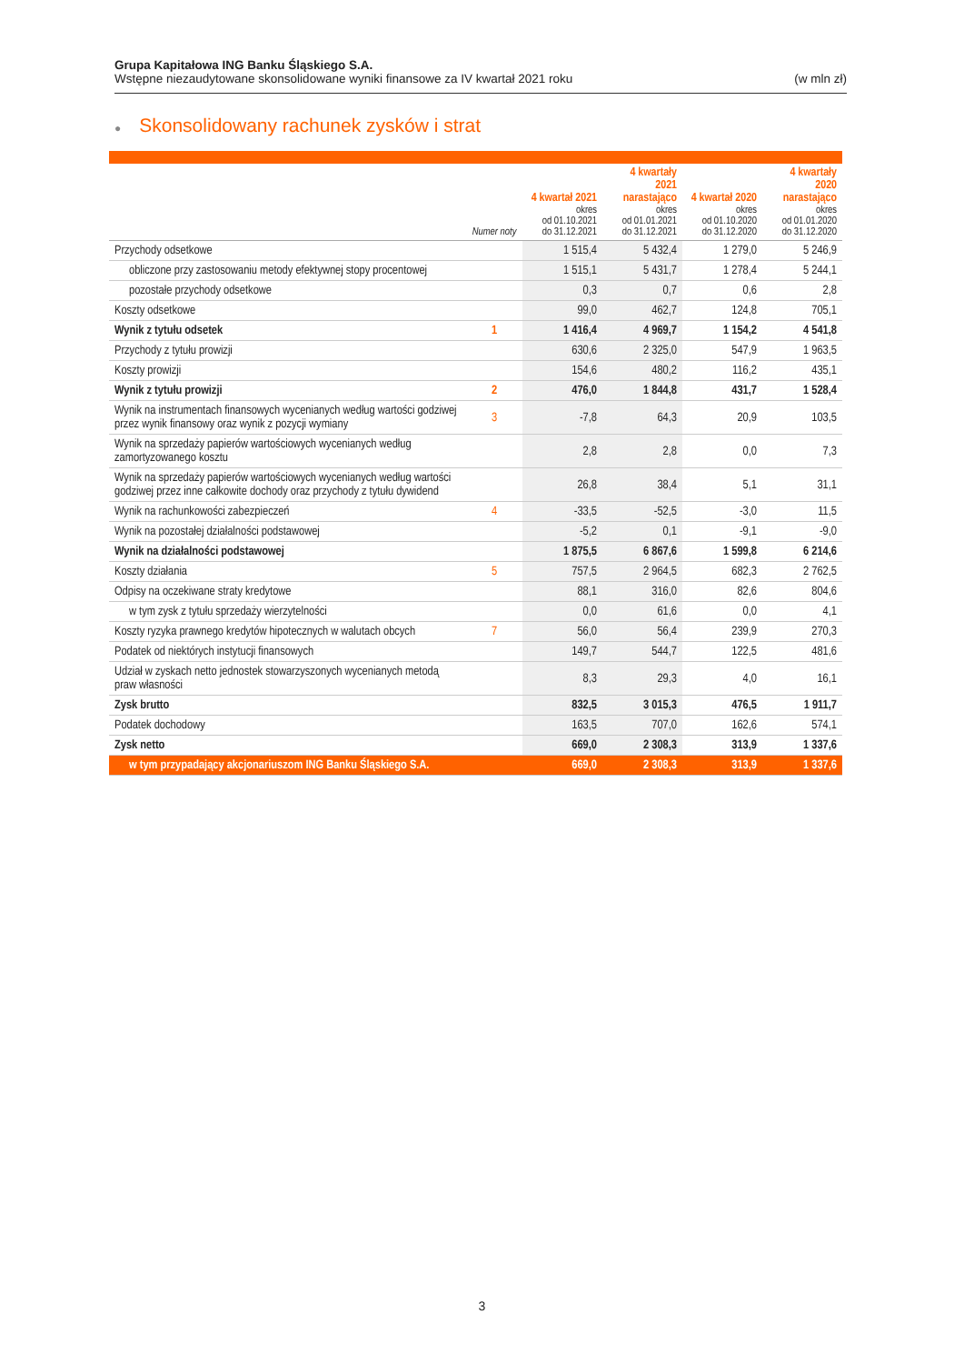Grupa Kapitałowa ING Banku Śląskiego S.A.
Wstępne niezaudytowane skonsolidowane wyniki finansowe za IV kwartał 2021 roku (w mln zł)
● Skonsolidowany rachunek zysków i strat
| | Numer noty | 4 kwartał 2021 okres od 01.10.2021 do 31.12.2021 | 4 kwartały 2021 narastająco okres od 01.01.2021 do 31.12.2021 | 4 kwartał 2020 okres od 01.10.2020 do 31.12.2020 | 4 kwartały 2020 narastająco okres od 01.01.2020 do 31.12.2020 |
| --- | --- | --- | --- | --- | --- |
| Przychody odsetkowe | | 1 515,4 | 5 432,4 | 1 279,0 | 5 246,9 |
| obliczone przy zastosowaniu metody efektywnej stopy procentowej | | 1 515,1 | 5 431,7 | 1 278,4 | 5 244,1 |
| pozostałe przychody odsetkowe | | 0,3 | 0,7 | 0,6 | 2,8 |
| Koszty odsetkowe | | 99,0 | 462,7 | 124,8 | 705,1 |
| Wynik z tytułu odsetek | 1 | 1 416,4 | 4 969,7 | 1 154,2 | 4 541,8 |
| Przychody z tytułu prowizji | | 630,6 | 2 325,0 | 547,9 | 1 963,5 |
| Koszty prowizji | | 154,6 | 480,2 | 116,2 | 435,1 |
| Wynik z tytułu prowizji | 2 | 476,0 | 1 844,8 | 431,7 | 1 528,4 |
| Wynik na instrumentach finansowych wycenianych według wartości godziwej przez wynik finansowy oraz wynik z pozycji wymiany | 3 | -7,8 | 64,3 | 20,9 | 103,5 |
| Wynik na sprzedaży papierów wartościowych wycenianych według zamortyzowanego kosztu | | 2,8 | 2,8 | 0,0 | 7,3 |
| Wynik na sprzedaży papierów wartościowych wycenianych według wartości godziwej przez inne całkowite dochody oraz przychody z tytułu dywidend | | 26,8 | 38,4 | 5,1 | 31,1 |
| Wynik na rachunkowości zabezpieczeń | 4 | -33,5 | -52,5 | -3,0 | 11,5 |
| Wynik na pozostałej działalności podstawowej | | -5,2 | 0,1 | -9,1 | -9,0 |
| Wynik na działalności podstawowej | | 1 875,5 | 6 867,6 | 1 599,8 | 6 214,6 |
| Koszty działania | 5 | 757,5 | 2 964,5 | 682,3 | 2 762,5 |
| Odpisy na oczekiwane straty kredytowe | | 88,1 | 316,0 | 82,6 | 804,6 |
| w tym zysk z tytułu sprzedaży wierzytelności | | 0,0 | 61,6 | 0,0 | 4,1 |
| Koszty ryzyka prawnego kredytów hipotecznych w walutach obcych | 7 | 56,0 | 56,4 | 239,9 | 270,3 |
| Podatek od niektórych instytucji finansowych | | 149,7 | 544,7 | 122,5 | 481,6 |
| Udział w zyskach netto jednostek stowarzyszonych wycenianych metodą praw własności | | 8,3 | 29,3 | 4,0 | 16,1 |
| Zysk brutto | | 832,5 | 3 015,3 | 476,5 | 1 911,7 |
| Podatek dochodowy | | 163,5 | 707,0 | 162,6 | 574,1 |
| Zysk netto | | 669,0 | 2 308,3 | 313,9 | 1 337,6 |
| w tym przypadający akcjonariuszom ING Banku Śląskiego S.A. | | 669,0 | 2 308,3 | 313,9 | 1 337,6 |
3